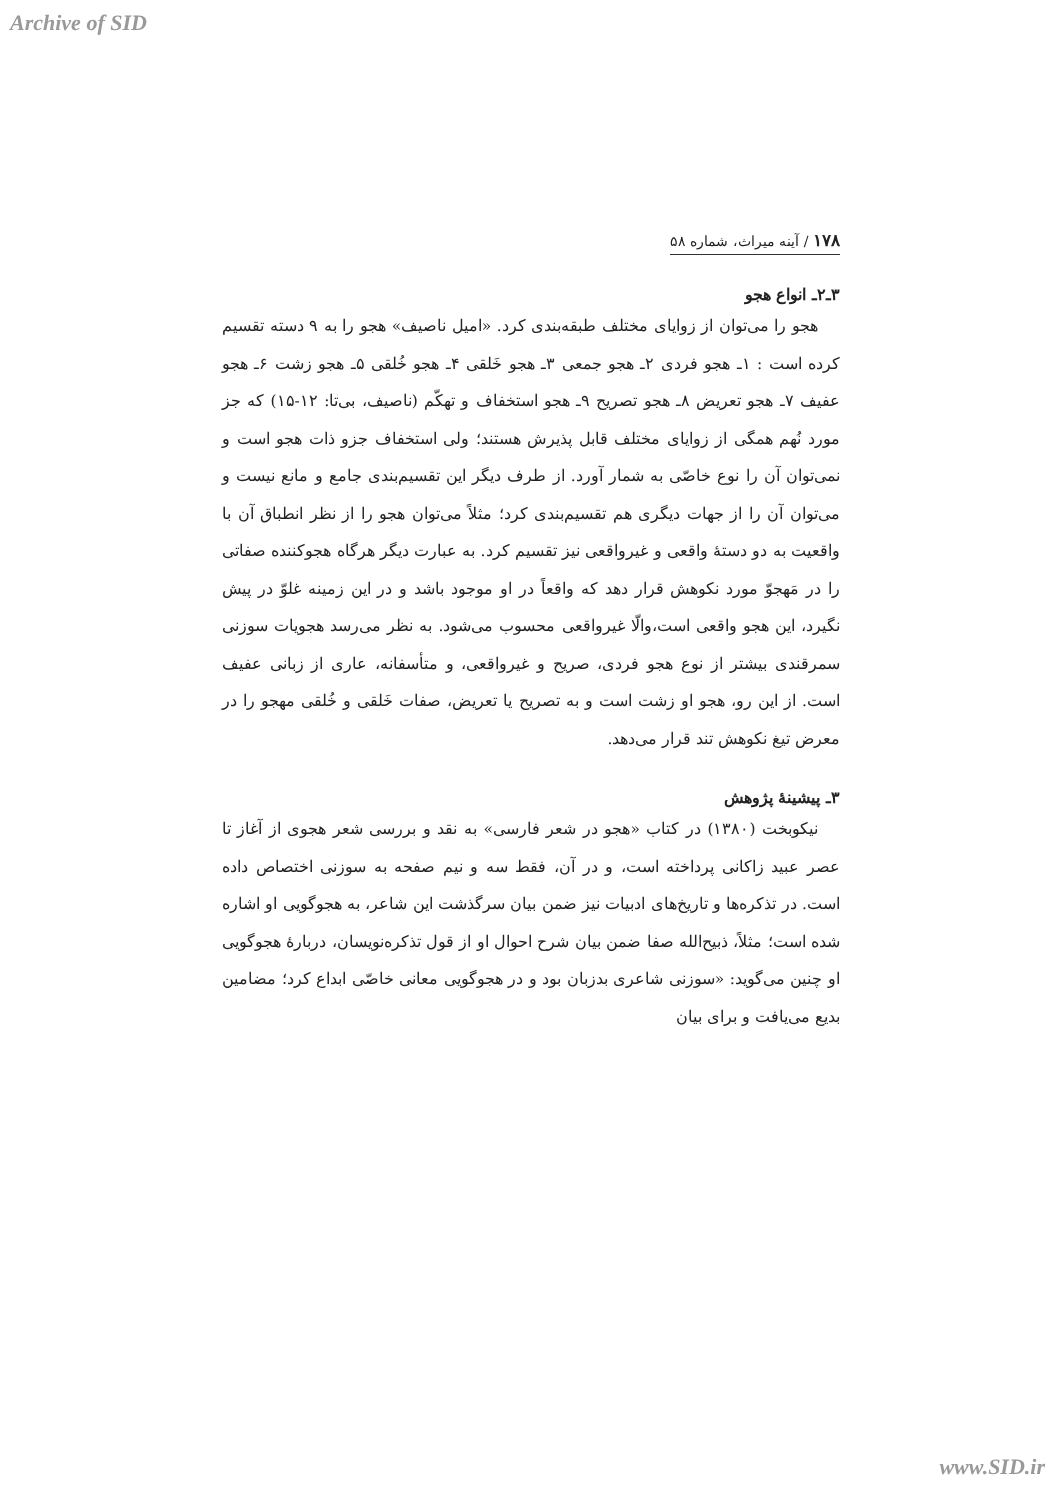Archive of SID
۱۷۸ / آینه میراث، شماره ۵۸
۳ـ۲ـ انواع هجو
هجو را می‌توان از زوایای مختلف طبقه‌بندی کرد. «امیل ناصیف» هجو را به ۹ دسته تقسیم کرده است : ۱ـ هجو فردی ۲ـ هجو جمعی ۳ـ هجو خَلقی ۴ـ هجو خُلقی ۵ـ هجو زشت ۶ـ هجو عفیف ۷ـ هجو تعریض ۸ـ هجو تصریح ۹ـ هجو استخفاف و تهکّم (ناصیف، بی‌تا: ۱۲-۱۵) که جز مورد نُهم همگی از زوایای مختلف قابل پذیرش هستند؛ ولی استخفاف جزو ذات هجو است و نمی‌توان آن را نوع خاصّی به شمار آورد. از طرف دیگر این تقسیم‌بندی جامع و مانع نیست و می‌توان آن را از جهات دیگری هم تقسیم‌بندی کرد؛ مثلاً می‌توان هجو را از نظر انطباق آن با واقعیت به دو دستهٔ واقعی و غیرواقعی نیز تقسیم کرد. به عبارت دیگر هرگاه هجوکننده صفاتی را در مَهجوّ مورد نکوهش قرار دهد که واقعاً در او موجود باشد و در این زمینه غلوّ در پیش نگیرد، این هجو واقعی است،والّا غیرواقعی محسوب می‌شود. به نظر می‌رسد هجویات سوزنی سمرقندی بیشتر از نوع هجو فردی، صریح و غیرواقعی، و متأسفانه، عاری از زبانی عفیف است. از این رو، هجو او زشت است و به تصریح یا تعریض، صفات خَلقی و خُلقی مهجو را در معرض تیغ نکوهش تند قرار می‌دهد.
۳ـ پیشینهٔ پژوهش
نیکوبخت (۱۳۸۰) در کتاب «هجو در شعر فارسی» به نقد و بررسی شعر هجوی از آغاز تا عصر عبید زاکانی پرداخته است، و در آن، فقط سه و نیم صفحه به سوزنی اختصاص داده است. در تذکره‌ها و تاریخ‌های ادبیات نیز ضمن بیان سرگذشت این شاعر، به هجوگویی او اشاره شده است؛ مثلاً، ذبیح‌الله صفا ضمن بیان شرح احوال او از قول تذکره‌نویسان، دربارهٔ هجوگویی او چنین می‌گوید: «سوزنی شاعری بدزبان بود و در هجوگویی معانی خاصّی ابداع کرد؛ مضامین بدیع می‌یافت و برای بیان
www.SID.ir